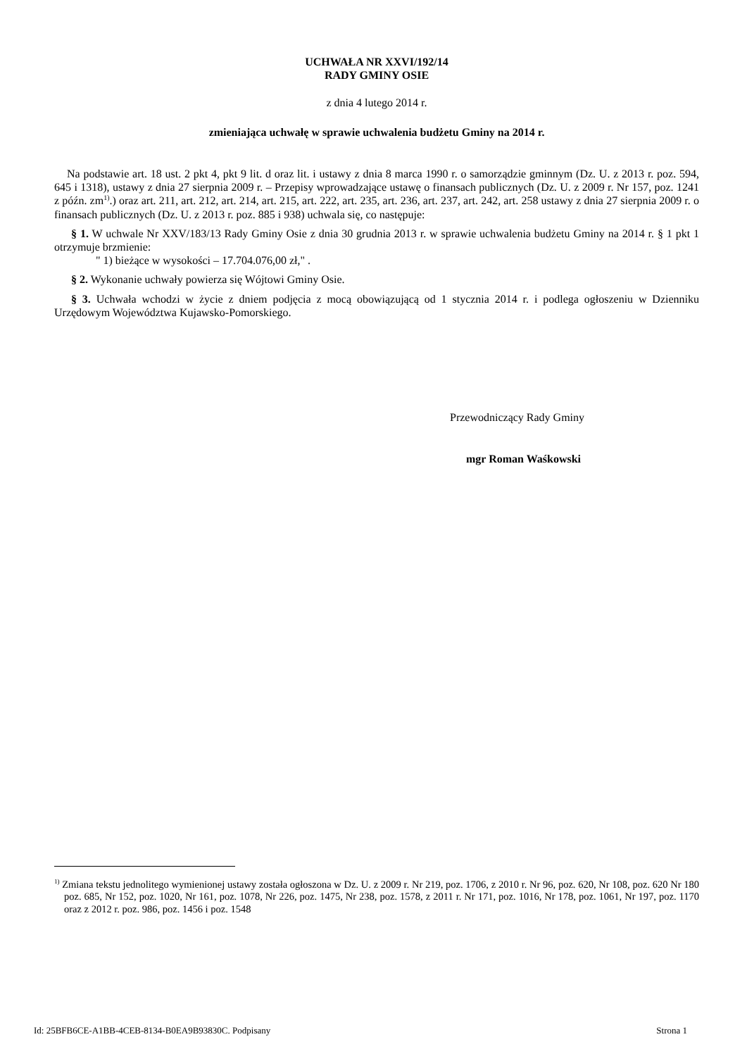UCHWAŁA NR XXVI/192/14
RADY GMINY OSIE
z dnia 4 lutego 2014 r.
zmieniająca uchwałę w sprawie uchwalenia budżetu Gminy na 2014 r.
Na podstawie art. 18 ust. 2 pkt 4, pkt 9 lit. d oraz lit. i ustawy z dnia 8 marca 1990 r. o samorządzie gminnym (Dz. U. z 2013 r. poz. 594, 645 i 1318), ustawy z dnia 27 sierpnia 2009 r. – Przepisy wprowadzające ustawę o finansach publicznych (Dz. U. z 2009 r. Nr 157, poz. 1241 z późn. zm<sup>1)</sup>.) oraz art. 211, art. 212, art. 214, art. 215, art. 222, art. 235, art. 236, art. 237, art. 242, art. 258 ustawy z dnia 27 sierpnia 2009 r. o finansach publicznych (Dz. U. z 2013 r. poz. 885 i 938) uchwala się, co następuje:
§ 1. W uchwale Nr XXV/183/13 Rady Gminy Osie z dnia 30 grudnia 2013 r. w sprawie uchwalenia budżetu Gminy na 2014 r. § 1 pkt 1 otrzymuje brzmienie:
" 1) bieżące w wysokości – 17.704.076,00 zł," .
§ 2. Wykonanie uchwały powierza się Wójtowi Gminy Osie.
§ 3. Uchwała wchodzi w życie z dniem podjęcia z mocą obowiązującą od 1 stycznia 2014 r. i podlega ogłoszeniu w Dzienniku Urzędowym Województwa Kujawsko-Pomorskiego.
Przewodniczący Rady Gminy
mgr Roman Waśkowski
<sup>1)</sup> Zmiana tekstu jednolitego wymienionej ustawy została ogłoszona w Dz. U. z 2009 r. Nr 219, poz. 1706, z 2010 r. Nr 96, poz. 620, Nr 108, poz. 620 Nr 180 poz. 685, Nr 152, poz. 1020, Nr 161, poz. 1078, Nr 226, poz. 1475, Nr 238, poz. 1578, z 2011 r. Nr 171, poz. 1016, Nr 178, poz. 1061, Nr 197, poz. 1170 oraz z 2012 r. poz. 986, poz. 1456 i poz. 1548
Id: 25BFB6CE-A1BB-4CEB-8134-B0EA9B93830C. Podpisany Strona 1